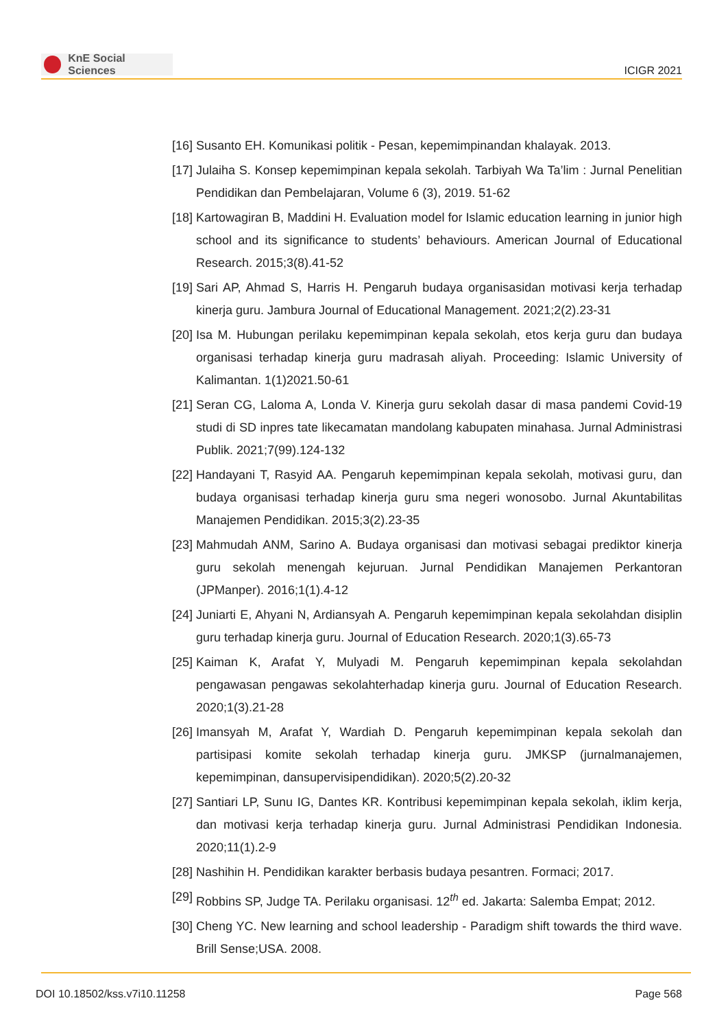KnE Social Sciences
ICIGR 2021
[16] Susanto EH. Komunikasi politik - Pesan, kepemimpinandan khalayak. 2013.
[17] Julaiha S. Konsep kepemimpinan kepala sekolah. Tarbiyah Wa Ta’lim : Jurnal Penelitian Pendidikan dan Pembelajaran, Volume 6 (3), 2019. 51-62
[18] Kartowagiran B, Maddini H. Evaluation model for Islamic education learning in junior high school and its significance to students’ behaviours. American Journal of Educational Research. 2015;3(8).41-52
[19] Sari AP, Ahmad S, Harris H. Pengaruh budaya organisasidan motivasi kerja terhadap kinerja guru. Jambura Journal of Educational Management. 2021;2(2).23-31
[20] Isa M. Hubungan perilaku kepemimpinan kepala sekolah, etos kerja guru dan budaya organisasi terhadap kinerja guru madrasah aliyah. Proceeding: Islamic University of Kalimantan. 1(1)2021.50-61
[21] Seran CG, Laloma A, Londa V. Kinerja guru sekolah dasar di masa pandemi Covid-19 studi di SD inpres tate likecamatan mandolang kabupaten minahasa. Jurnal Administrasi Publik. 2021;7(99).124-132
[22] Handayani T, Rasyid AA. Pengaruh kepemimpinan kepala sekolah, motivasi guru, dan budaya organisasi terhadap kinerja guru sma negeri wonosobo. Jurnal Akuntabilitas Manajemen Pendidikan. 2015;3(2).23-35
[23] Mahmudah ANM, Sarino A. Budaya organisasi dan motivasi sebagai prediktor kinerja guru sekolah menengah kejuruan. Jurnal Pendidikan Manajemen Perkantoran (JPManper). 2016;1(1).4-12
[24] Juniarti E, Ahyani N, Ardiansyah A. Pengaruh kepemimpinan kepala sekolahdan disiplin guru terhadap kinerja guru. Journal of Education Research. 2020;1(3).65-73
[25] Kaiman K, Arafat Y, Mulyadi M. Pengaruh kepemimpinan kepala sekolahdan pengawasan pengawas sekolahterhadap kinerja guru. Journal of Education Research. 2020;1(3).21-28
[26] Imansyah M, Arafat Y, Wardiah D. Pengaruh kepemimpinan kepala sekolah dan partisipasi komite sekolah terhadap kinerja guru. JMKSP (jurnalmanajemen, kepemimpinan, dansupervisipendidikan). 2020;5(2).20-32
[27] Santiari LP, Sunu IG, Dantes KR. Kontribusi kepemimpinan kepala sekolah, iklim kerja, dan motivasi kerja terhadap kinerja guru. Jurnal Administrasi Pendidikan Indonesia. 2020;11(1).2-9
[28] Nashihin H. Pendidikan karakter berbasis budaya pesantren. Formaci; 2017.
[29] Robbins SP, Judge TA. Perilaku organisasi. 12<sup>th</sup> ed. Jakarta: Salemba Empat; 2012.
[30] Cheng YC. New learning and school leadership - Paradigm shift towards the third wave. Brill Sense;USA. 2008.
DOI 10.18502/kss.v7i10.11258 Page 568